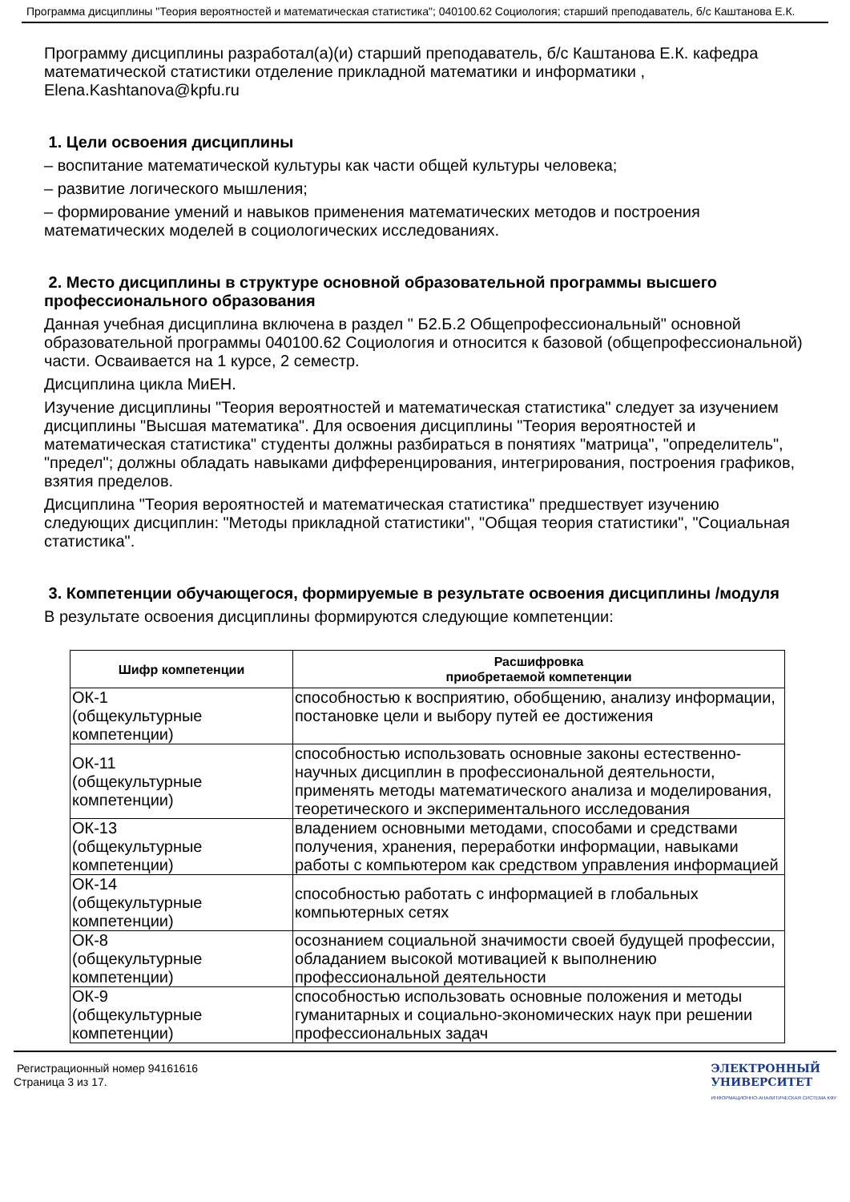Программа дисциплины "Теория вероятностей и математическая статистика"; 040100.62 Социология; старший преподаватель, б/с Каштанова Е.К.
Программу дисциплины разработал(а)(и) старший преподаватель, б/с Каштанова Е.К. кафедра математической статистики отделение прикладной математики и информатики , Elena.Kashtanova@kpfu.ru
1. Цели освоения дисциплины
– воспитание математической культуры как части общей культуры человека;
– развитие логического мышления;
– формирование умений и навыков применения математических методов и построения математических моделей в социологических исследованиях.
2. Место дисциплины в структуре основной образовательной программы высшего профессионального образования
Данная учебная дисциплина включена в раздел " Б2.Б.2 Общепрофессиональный" основной образовательной программы 040100.62 Социология и относится к базовой (общепрофессиональной) части. Осваивается на 1 курсе, 2 семестр.
Дисциплина цикла МиЕН.
Изучение дисциплины "Теория вероятностей и математическая статистика" следует за изучением дисциплины "Высшая математика". Для освоения дисциплины "Теория вероятностей и математическая статистика" студенты должны разбираться в понятиях "матрица", "определитель", "предел"; должны обладать навыками дифференцирования, интегрирования, построения графиков, взятия пределов.
Дисциплина "Теория вероятностей и математическая статистика" предшествует изучению следующих дисциплин: "Методы прикладной статистики", "Общая теория статистики", "Социальная статистика".
3. Компетенции обучающегося, формируемые в результате освоения дисциплины /модуля
В результате освоения дисциплины формируются следующие компетенции:
| Шифр компетенции | Расшифровка приобретаемой компетенции |
| --- | --- |
| ОК-1 (общекультурные компетенции) | способностью к восприятию, обобщению, анализу информации, постановке цели и выбору путей ее достижения |
| ОК-11 (общекультурные компетенции) | способностью использовать основные законы естественно-научных дисциплин в профессиональной деятельности, применять методы математического анализа и моделирования, теоретического и экспериментального исследования |
| ОК-13 (общекультурные компетенции) | владением основными методами, способами и средствами получения, хранения, переработки информации, навыками работы с компьютером как средством управления информацией |
| ОК-14 (общекультурные компетенции) | способностью работать с информацией в глобальных компьютерных сетях |
| ОК-8 (общекультурные компетенции) | осознанием социальной значимости своей будущей профессии, обладанием высокой мотивацией к выполнению профессиональной деятельности |
| ОК-9 (общекультурные компетенции) | способностью использовать основные положения и методы гуманитарных и социально-экономических наук при решении профессиональных задач |
Регистрационный номер 94161616
Страница 3 из 17.
ЭЛЕКТРОННЫЙ
УНИВЕРСИТЕТ
ИНФОРМАЦИОННО-АНАЛИТИЧЕСКАЯ СИСТЕМА КФУ